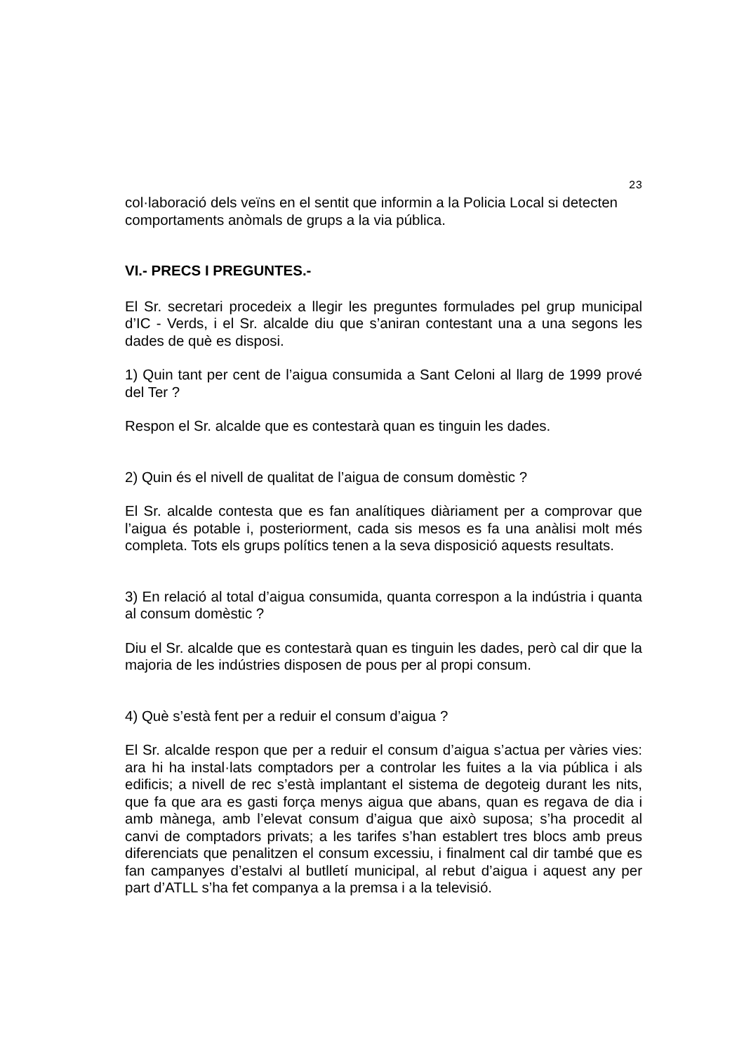23
col·laboració dels veïns en el sentit que informin a la Policia Local si detecten comportaments anòmals de grups a la via pública.
VI.- PRECS I PREGUNTES.-
El Sr. secretari procedeix a llegir les preguntes formulades pel grup municipal d’IC - Verds, i el Sr. alcalde diu que s’aniran contestant una a una segons les dades de què es disposi.
1) Quin tant per cent de l’aigua consumida a Sant Celoni al llarg de 1999 prové del Ter ?
Respon el Sr. alcalde que es contestarà quan es tinguin les dades.
2) Quin és el nivell de qualitat de l’aigua de consum domèstic ?
El Sr. alcalde contesta que es fan analítiques diàriament per a comprovar que l’aigua és potable i, posteriorment, cada sis mesos es fa una anàlisi molt més completa. Tots els grups polítics tenen a la seva disposició aquests resultats.
3) En relació al total d’aigua consumida, quanta correspon a la indústria i quanta al consum domèstic ?
Diu el Sr. alcalde que es contestarà quan es tinguin les dades, però cal dir que la majoria de les indústries disposen de pous per al propi consum.
4) Què s’està fent per a reduir el consum d’aigua ?
El Sr. alcalde respon que per a reduir el consum d’aigua s’actua per vàries vies: ara hi ha instal·lats comptadors per a controlar les fuites a la via pública i als edificis; a nivell de rec s’està implantant el sistema de degoteig durant les nits, que fa que ara es gasti força menys aigua que abans, quan es regava de dia i amb mànega, amb l’elevat consum d’aigua que això suposa; s’ha procedit al canvi de comptadors privats; a les tarifes s’han establert tres blocs amb preus diferenciats que penalitzen el consum excessiu, i finalment cal dir també que es fan campanyes d’estalvi al butlletí municipal, al rebut d’aigua i aquest any per part d’ATLL s’ha fet companya a la premsa i a la televisió.